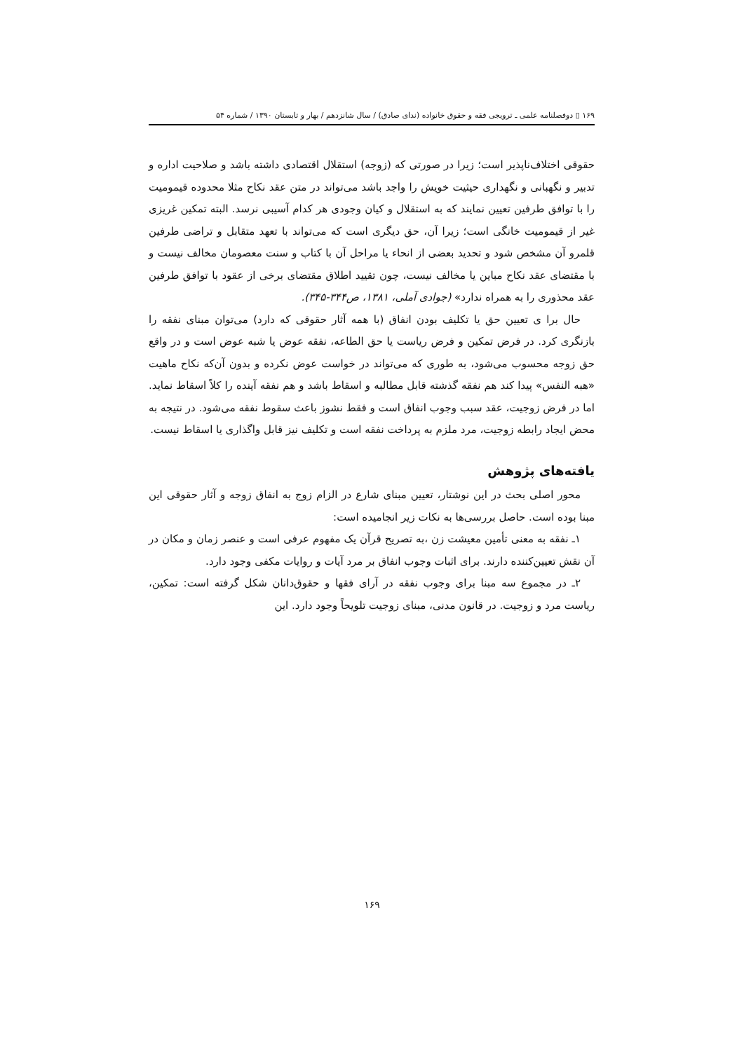۱۶۹ ▯ دوفصلنامه علمی ـ ترویجی فقه و حقوق خانواده (ندای صادق) / سال شانزدهم / بهار و تابستان ۱۳۹۰ / شماره ۵۴
حقوقی اختلاف‌ناپذیر است؛ زیرا در صورتی که (زوجه) استقلال اقتصادی داشته باشد و صلاحیت اداره و تدبیر و نگهبانی و نگهداری حیثیت خویش را واجد باشد می‌تواند در متن عقد نکاح مثلا محدوده قیمومیت را با توافق طرفین تعیین نمایند که به استقلال و کیان وجودی هر کدام آسیبی نرسد. البته تمکین غریزی غیر از قیمومیت خانگی است؛ زیرا آن، حق دیگری است که می‌تواند با تعهد متقابل و تراضی طرفین قلمرو آن مشخص شود و تحدید بعضی از انحاء یا مراحل آن با کتاب و سنت معصومان مخالف نیست و با مقتضای عقد نکاح مباین یا مخالف نیست، چون تقیید اطلاق مقتضای برخی از عقود با توافق طرفین عقد محذوری را به همراه ندارد» (جوادی آملی، ۱۳۸۱، ص۳۴۴-۳۴۵).
حال برا ی تعیین حق یا تکلیف بودن انفاق (با همه آثار حقوقی که دارد) می‌توان مبنای نفقه را بازنگری کرد. در فرض تمکین و فرض ریاست یا حق الطاعه، نفقه عوض یا شبه عوض است و در واقع حق زوجه محسوب می‌شود، به طوری که می‌تواند در خواست عوض نکرده و بدون آن‌که نکاح ماهیت «هبه النفس» پیدا کند هم نفقه گذشته قابل مطالبه و اسقاط باشد و هم نفقه آینده را کلاً اسقاط نماید. اما در فرض زوجیت، عقد سبب وجوب انفاق است و فقط نشوز باعث سقوط نفقه می‌شود. در نتیجه به محض ایجاد رابطه زوجیت، مرد ملزم به پرداخت نفقه است و تکلیف نیز قابل واگذاری یا اسقاط نیست.
یافته‌های پژوهش
محور اصلی بحث در این نوشتار، تعیین مبنای شارع در الزام زوج به انفاق زوجه و آثار حقوقی این مبنا بوده است. حاصل بررسی‌ها به نکات زیر انجامیده است:
۱ـ نفقه به معنی تأمین معیشت زن ،به تصریح قرآن یک مفهوم عرفی است و عنصر زمان و مکان در آن نقش تعیین‌کننده دارند. برای اثبات وجوب انفاق بر مرد آیات و روایات مکفی وجود دارد.
۲ـ در مجموع سه مبنا برای وجوب نفقه در آرای فقها و حقوق‌دانان شکل گرفته است: تمکین، ریاست مرد و زوجیت. در قانون مدنی، مبنای زوجیت تلویحاً وجود دارد. این
۱۶۹